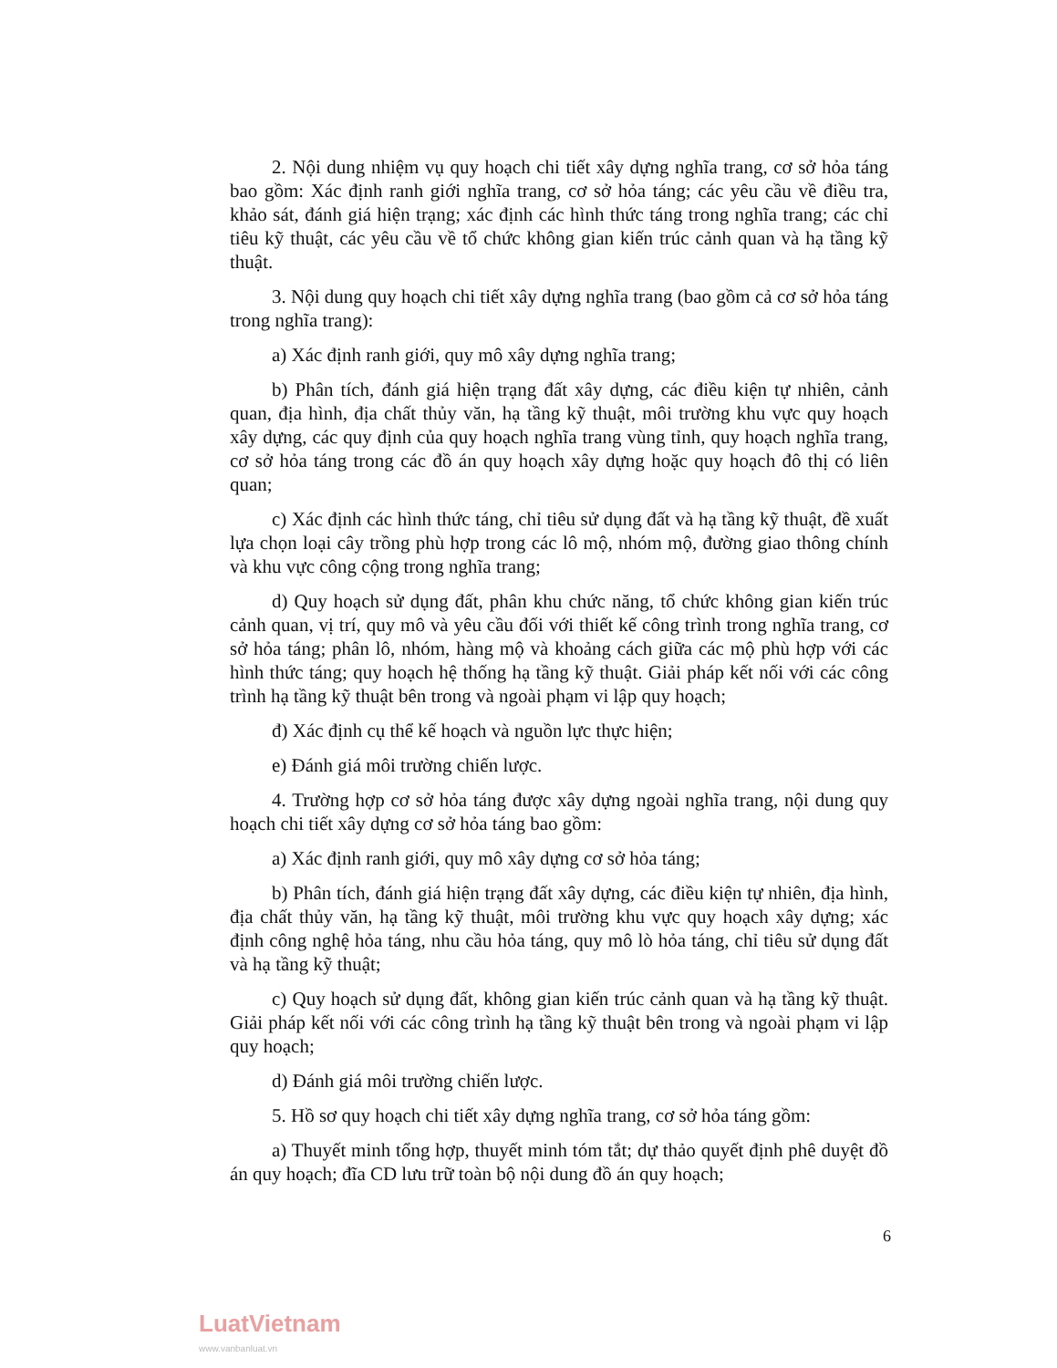2. Nội dung nhiệm vụ quy hoạch chi tiết xây dựng nghĩa trang, cơ sở hỏa táng bao gồm: Xác định ranh giới nghĩa trang, cơ sở hỏa táng; các yêu cầu về điều tra, khảo sát, đánh giá hiện trạng; xác định các hình thức táng trong nghĩa trang; các chỉ tiêu kỹ thuật, các yêu cầu về tổ chức không gian kiến trúc cảnh quan và hạ tầng kỹ thuật.
3. Nội dung quy hoạch chi tiết xây dựng nghĩa trang (bao gồm cả cơ sở hỏa táng trong nghĩa trang):
a) Xác định ranh giới, quy mô xây dựng nghĩa trang;
b) Phân tích, đánh giá hiện trạng đất xây dựng, các điều kiện tự nhiên, cảnh quan, địa hình, địa chất thủy văn, hạ tầng kỹ thuật, môi trường khu vực quy hoạch xây dựng, các quy định của quy hoạch nghĩa trang vùng tỉnh, quy hoạch nghĩa trang, cơ sở hỏa táng trong các đồ án quy hoạch xây dựng hoặc quy hoạch đô thị có liên quan;
c) Xác định các hình thức táng, chỉ tiêu sử dụng đất và hạ tầng kỹ thuật, đề xuất lựa chọn loại cây trồng phù hợp trong các lô mộ, nhóm mộ, đường giao thông chính và khu vực công cộng trong nghĩa trang;
d) Quy hoạch sử dụng đất, phân khu chức năng, tổ chức không gian kiến trúc cảnh quan, vị trí, quy mô và yêu cầu đối với thiết kế công trình trong nghĩa trang, cơ sở hỏa táng; phân lô, nhóm, hàng mộ và khoảng cách giữa các mộ phù hợp với các hình thức táng; quy hoạch hệ thống hạ tầng kỹ thuật. Giải pháp kết nối với các công trình hạ tầng kỹ thuật bên trong và ngoài phạm vi lập quy hoạch;
đ) Xác định cụ thể kế hoạch và nguồn lực thực hiện;
e) Đánh giá môi trường chiến lược.
4. Trường hợp cơ sở hỏa táng được xây dựng ngoài nghĩa trang, nội dung quy hoạch chi tiết xây dựng cơ sở hỏa táng bao gồm:
a) Xác định ranh giới, quy mô xây dựng cơ sở hỏa táng;
b) Phân tích, đánh giá hiện trạng đất xây dựng, các điều kiện tự nhiên, địa hình, địa chất thủy văn, hạ tầng kỹ thuật, môi trường khu vực quy hoạch xây dựng; xác định công nghệ hỏa táng, nhu cầu hỏa táng, quy mô lò hỏa táng, chỉ tiêu sử dụng đất và hạ tầng kỹ thuật;
c) Quy hoạch sử dụng đất, không gian kiến trúc cảnh quan và hạ tầng kỹ thuật. Giải pháp kết nối với các công trình hạ tầng kỹ thuật bên trong và ngoài phạm vi lập quy hoạch;
d) Đánh giá môi trường chiến lược.
5. Hồ sơ quy hoạch chi tiết xây dựng nghĩa trang, cơ sở hỏa táng gồm:
a) Thuyết minh tổng hợp, thuyết minh tóm tắt; dự thảo quyết định phê duyệt đồ án quy hoạch; đĩa CD lưu trữ toàn bộ nội dung đồ án quy hoạch;
6
LuatVietnam
www.vanbanluat.vn